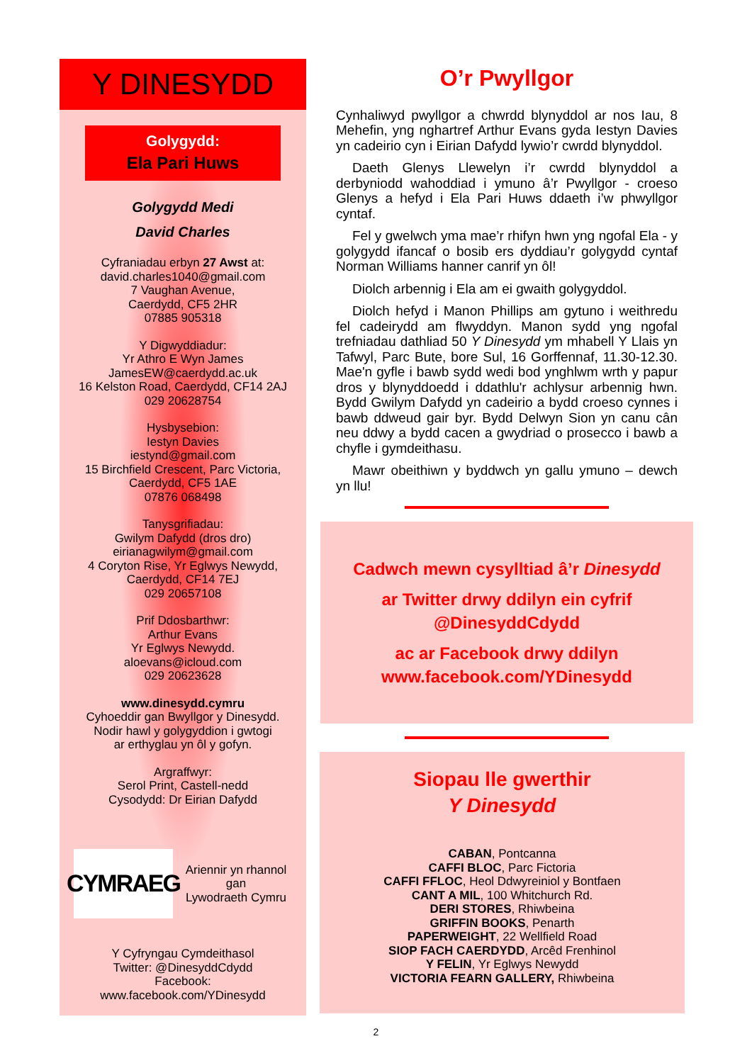Y DINESYDD
Golygydd:
Ela Pari Huws
Golygydd Medi
David Charles
Cyfraniadau erbyn 27 Awst at:
david.charles1040@gmail.com
7 Vaughan Avenue,
Caerdydd, CF5 2HR
07885 905318
Y Digwyddiadur:
Yr Athro E Wyn James
JamesEW@caerdydd.ac.uk
16 Kelston Road, Caerdydd, CF14 2AJ
029 20628754
Hysbysebion:
Iestyn Davies
iestynd@gmail.com
15 Birchfield Crescent, Parc Victoria,
Caerdydd, CF5 1AE
07876 068498
Tanysgrifiadau:
Gwilym Dafydd (dros dro)
eirianagwilym@gmail.com
4 Coryton Rise, Yr Eglwys Newydd,
Caerdydd, CF14 7EJ
029 20657108
Prif Ddosbarthwr:
Arthur Evans
Yr Eglwys Newydd.
aloevans@icloud.com
029 20623628
www.dinesydd.cymru
Cyhoeddir gan Bwyllgor y Dinesydd.
Nodir hawl y golygyddion i gwtogi
ar erthyglau yn ôl y gofyn.
Argraffwyr:
Serol Print, Castell-nedd
Cysodydd: Dr Eirian Dafydd
CYMRAEG
Ariennir yn rhannol
gan
Lywodraeth Cymru
Y Cyfryngau Cymdeithasol
Twitter: @DinesyddCdydd
Facebook:
www.facebook.com/YDinesydd
O’r Pwyllgor
Cynhaliwyd pwyllgor a chwrdd blynyddol ar nos Iau, 8 Mehefin, yng nghartref Arthur Evans gyda Iestyn Davies yn cadeirio cyn i Eirian Dafydd lywio’r cwrdd blynyddol.
Daeth Glenys Llewelyn i’r cwrdd blynyddol a derbyniodd wahoddiad i ymuno â’r Pwyllgor - croeso Glenys a hefyd i Ela Pari Huws ddaeth i’w phwyllgor cyntaf.
Fel y gwelwch yma mae’r rhifyn hwn yng ngofal Ela - y golygydd ifancaf o bosib ers dyddiau’r golygydd cyntaf Norman Williams hanner canrif yn ôl!
Diolch arbennig i Ela am ei gwaith golygyddol.
Diolch hefyd i Manon Phillips am gytuno i weithredu fel cadeirydd am flwyddyn. Manon sydd yng ngofal trefniadau dathliad 50 Y Dinesydd ym mhabell Y Llais yn Tafwyl, Parc Bute, bore Sul, 16 Gorffennaf, 11.30-12.30. Mae'n gyfle i bawb sydd wedi bod ynghlwm wrth y papur dros y blynyddoedd i ddathlu'r achlysur arbennig hwn. Bydd Gwilym Dafydd yn cadeirio a bydd croeso cynnes i bawb ddweud gair byr. Bydd Delwyn Sion yn canu cân neu ddwy a bydd cacen a gwydriad o prosecco i bawb a chyfle i gymdeithasu.
Mawr obeithiwn y byddwch yn gallu ymuno – dewch yn llu!
Cadwch mewn cysylltiad â’r Dinesydd
ar Twitter drwy ddilyn ein cyfrif
@DinesyddCdydd
ac ar Facebook drwy ddilyn
www.facebook.com/YDinesydd
Siopau lle gwerthir
Y Dinesydd
CABAN, Pontcanna
CAFFI BLOC, Parc Fictoria
CAFFI FFLOC, Heol Ddwyreiniol y Bontfaen
CANT A MIL, 100 Whitchurch Rd.
DERI STORES, Rhiwbeina
GRIFFIN BOOKS, Penarth
PAPERWEIGHT, 22 Wellfield Road
SIOP FACH CAERDYDD, Arcêd Frenhinol
Y FELIN, Yr Eglwys Newydd
VICTORIA FEARN GALLERY, Rhiwbeina
2